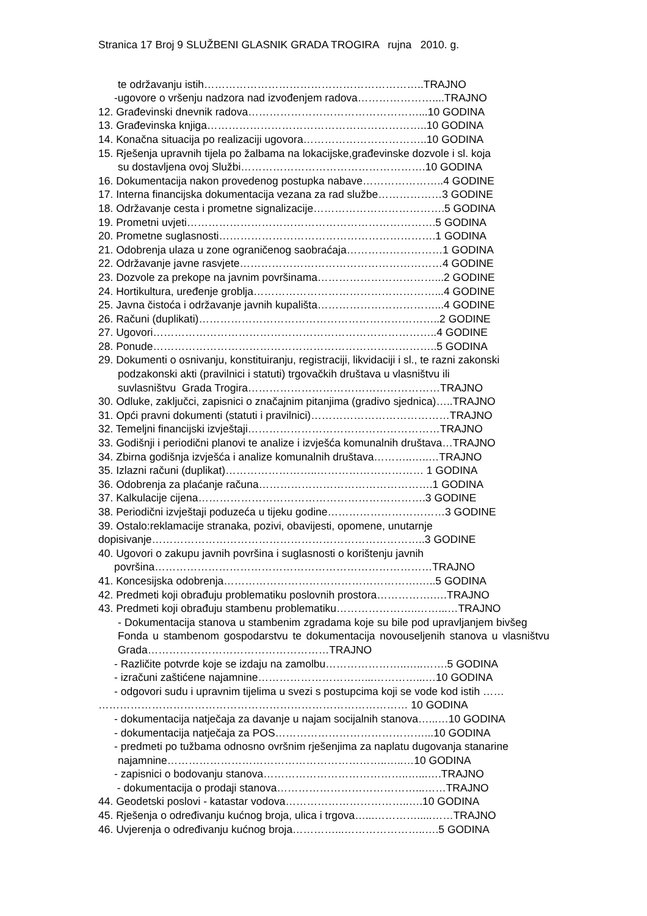Stranica 17 Broj 9 SLUŽBENI GLASNIK GRADA TROGIRA rujna 2010. g.
te održavanju istih……………………………………………………..TRAJNO
-ugovore o vršenju nadzora nad izvođenjem radova…………………....TRAJNO
12. Građevinski dnevnik radova…………………………………………...10 GODINA
13. Građevinska knjiga……………………………………………………..10 GODINA
14. Konačna situacija po realizaciji ugovora……………………………..10 GODINA
15. Rješenja upravnih tijela po žalbama na lokacijske,građevinske dozvole i sl. koja
su dostavljena ovoj Službi…………………………………………….10 GODINA
16. Dokumentacija nakon provedenog postupka nabave…………………..4 GODINE
17. Interna financijska dokumentacija vezana za rad službe………………3 GODINE
18. Održavanje cesta i prometne signalizacije……………………………….5 GODINA
19. Prometni uvjeti…………………………………………………………….5 GODINA
20. Prometne suglasnosti…………………………………………………….1 GODINA
21. Odobrenja ulaza u zone ograničenog saobraćaja………………………1 GODINA
22. Održavanje javne rasvjete…………………………………………………4 GODINE
23. Dozvole za prekope na javnim površinama……………………………...2 GODINE
24. Hortikultura, uređenje groblja……………………………………………...4 GODINE
25. Javna čistoća i održavanje javnih kupališta……………………………...4 GODINE
26. Računi (duplikati)…………………………………………………………..2 GODINE
27. Ugovori……………………………………………………………………..4 GODINE
28. Ponude……………………………………………………………………..5 GODINA
29. Dokumenti o osnivanju, konstituiranju, registraciji, likvidaciji i sl., te razni zakonski
podzakonski akti (pravilnici i statuti) trgovačkih društava u vlasništvu ili
suvlasništvu Grada Trogira………………………………………………TRAJNO
30. Odluke, zaključci, zapisnici o značajnim pitanjima (gradivo sjednica)…..TRAJNO
31. Opći pravni dokumenti (statuti i pravilnici)…………………………………TRAJNO
32. Temeljni financijski izvještaji………………………………………………TRAJNO
33. Godišnji i periodični planovi te analize i izvješća komunalnih društava…TRAJNO
34. Zbirna godišnja izvješća i analize komunalnih društava………..…..…TRAJNO
35. Izlazni računi (duplikat)……………………..………………………… 1 GODINA
36. Odobrenja za plaćanje računa………………………………………….1 GODINA
37. Kalkulacije cijena……………………………………………………….3 GODINE
38. Periodični izvještaji poduzeća u tijeku godine……………………………3 GODINE
39. Ostalo:reklamacije stranaka, pozivi, obavijesti, opomene, unutarnje
dopisivanje…………………………………………………………………..3 GODINE
40. Ugovori o zakupu javnih površina i suglasnosti o korištenju javnih
površina……………………………………………………………………TRAJNO
41. Koncesijska odobrenja……………………………………………….…..5 GODINA
42. Predmeti koji obrađuju problematiku poslovnih prostora…………….….TRAJNO
43. Predmeti koji obrađuju stambenu problematiku…………………..……...…TRAJNO
- Dokumentacija stanova u stambenim zgradama koje su bile pod upravljanjem bivšeg Fonda u stambenom gospodarstvu te dokumentacija novouseljenih stanova u vlasništvu Grada……………………………………………TRAJNO
- Različite potvrde koje se izdaju na zamolbu…………………..…..…….5 GODINA
- izračuni zaštićene najamnine…………………………...…………...…10 GODINA
- odgovori sudu i upravnim tijelima u svezi s postupcima koji se vode kod istih ……
…………………………………………………………………………… 10 GODINA
- dokumentacija natječaja za davanje u najam socijalnih stanova…...…10 GODINA
- dokumentacija natječaja za POS……………………………………...10 GODINA
- predmeti po tužbama odnosno ovršnim rješenjima za naplatu dugovanja stanarine
najamnine……………………………………………………..…..…10 GODINA
- zapisnici o bodovanju stanova…………………………………..…...….TRAJNO
- dokumentacija o prodaji stanova…………………………………...……TRAJNO
44. Geodetski poslovi - katastar vodova……………………………..….10 GODINA
45. Rješenja o određivanju kućnog broja, ulica i trgova…...………….....……TRAJNO
46. Uvjerenja o određivanju kućnog broja…………...…………………..….5 GODINA